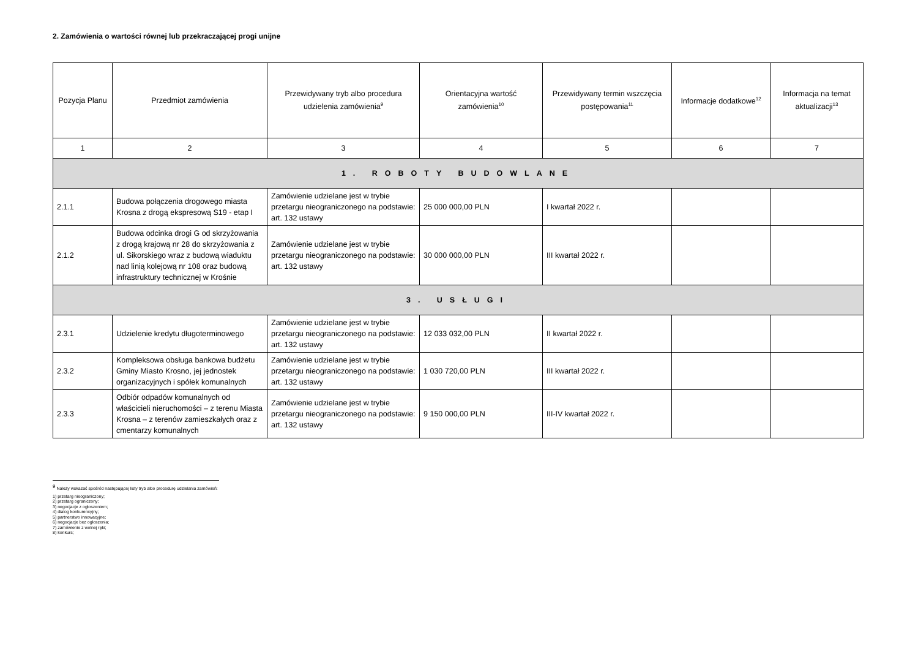2. Zamówienia o wartości równej lub przekraczającej progi unijne
| Pozycja Planu | Przedmiot zamówienia | Przewidywany tryb albo procedura udzielenia zamówienia<sup>9</sup> | Orientacyjna wartość zamówienia<sup>10</sup> | Przewidywany termin wszczęcia postępowania<sup>11</sup> | Informacje dodatkowe<sup>12</sup> | Informacja na temat aktualizacji<sup>13</sup> |
| --- | --- | --- | --- | --- | --- | --- |
| 1 | 2 | 3 | 4 | 5 | 6 | 7 |
| 1. ROBOTY BUDOWLANE | | | | | | |
| 2.1.1 | Budowa połączenia drogowego miasta Krosna z drogą ekspresową S19 - etap I | Zamówienie udzielane jest w trybie przetargu nieograniczonego na podstawie: art. 132 ustawy | 25 000 000,00 PLN | I kwartał 2022 r. | | |
| 2.1.2 | Budowa odcinka drogi G od skrzyżowania z drogą krajową nr 28 do skrzyżowania z ul. Sikorskiego wraz z budową wiaduktu nad linią kolejową nr 108 oraz budową infrastruktury technicznej w Krośnie | Zamówienie udzielane jest w trybie przetargu nieograniczonego na podstawie: art. 132 ustawy | 30 000 000,00 PLN | III kwartał 2022 r. | | |
| 3. USŁUGI | | | | | | |
| 2.3.1 | Udzielenie kredytu długoterminowego | Zamówienie udzielane jest w trybie przetargu nieograniczonego na podstawie: art. 132 ustawy | 12 033 032,00 PLN | II kwartał 2022 r. | | |
| 2.3.2 | Kompleksowa obsługa bankowa budżetu Gminy Miasto Krosno, jej jednostek organizacyjnych i spółek komunalnych | Zamówienie udzielane jest w trybie przetargu nieograniczonego na podstawie: art. 132 ustawy | 1 030 720,00 PLN | III kwartał 2022 r. | | |
| 2.3.3 | Odbiór odpadów komunalnych od właścicieli nieruchomości – z terenu Miasta Krosna – z terenów zamieszkałych oraz z cmentarzy komunalnych | Zamówienie udzielane jest w trybie przetargu nieograniczonego na podstawie: art. 132 ustawy | 9 150 000,00 PLN | III-IV kwartał 2022 r. | | |
<sup>9</sup> Należy wskazać spośród następującej listy tryb albo procedurę udzielania zamówień:
1) przetarg nieograniczony;
2) przetarg ograniczony;
3) negocjacje z ogłoszeniem;
4) dialog konkurencyjny;
5) partnerstwo innowacyjne;
6) negocjacje bez ogłoszenia;
7) zamówienie z wolnej ręki;
8) konkurs;